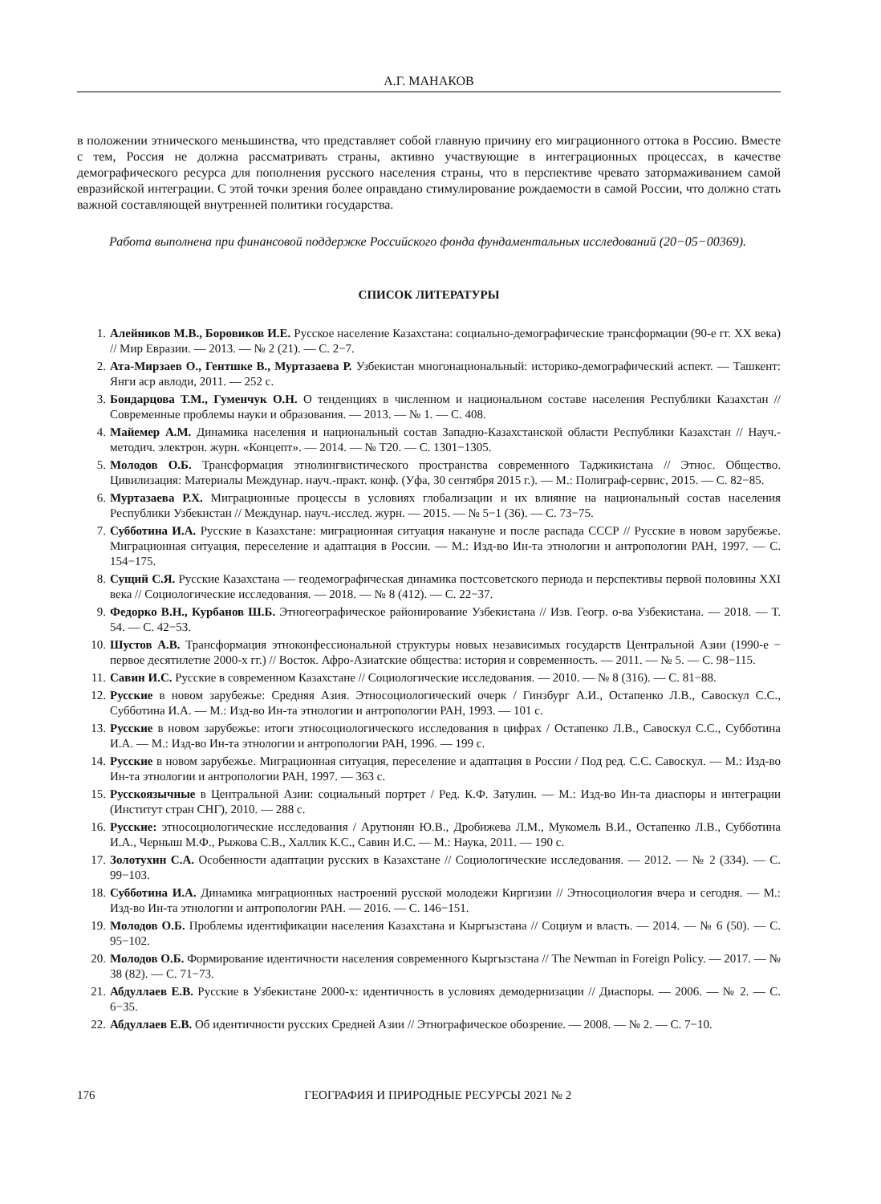А.Г. МАНАКОВ
в положении этнического меньшинства, что представляет собой главную причину его миграционного оттока в Россию. Вместе с тем, Россия не должна рассматривать страны, активно участвующие в интеграционных процессах, в качестве демографического ресурса для пополнения русского населения страны, что в перспективе чревато затормаживанием самой евразийской интеграции. С этой точки зрения более оправдано стимулирование рождаемости в самой России, что должно стать важной составляющей внутренней политики государства.
Работа выполнена при финансовой поддержке Российского фонда фундаментальных исследований (20−05−00369).
СПИСОК ЛИТЕРАТУРЫ
1. Алейников М.В., Боровиков И.Е. Русское население Казахстана: социально-демографические трансформации (90-е гг. XX века) // Мир Евразии. — 2013. — № 2 (21). — С. 2−7.
2. Ата-Мирзаев О., Гентшке В., Муртазаева Р. Узбекистан многонациональный: историко-демографический аспект. — Ташкент: Янги аср авлоди, 2011. — 252 с.
3. Бондарцова Т.М., Гуменчук О.Н. О тенденциях в численном и национальном составе населения Республики Казахстан // Современные проблемы науки и образования. — 2013. — № 1. — С. 408.
4. Майемер А.М. Динамика населения и национальный состав Западно-Казахстанской области Республики Казахстан // Науч.-методич. электрон. журн. «Концепт». — 2014. — № Т20. — С. 1301−1305.
5. Молодов О.Б. Трансформация этнолингвистического пространства современного Таджикистана // Этнос. Общество. Цивилизация: Материалы Междунар. науч.-практ. конф. (Уфа, 30 сентября 2015 г.). — М.: Полиграф-сервис, 2015. — С. 82−85.
6. Муртазаева Р.Х. Миграционные процессы в условиях глобализации и их влияние на национальный состав населения Республики Узбекистан // Междунар. науч.-исслед. журн. — 2015. — № 5−1 (36). — С. 73−75.
7. Субботина И.А. Русские в Казахстане: миграционная ситуация накануне и после распада СССР // Русские в новом зарубежье. Миграционная ситуация, переселение и адаптация в России. — М.: Изд-во Ин-та этнологии и антропологии РАН, 1997. — С. 154−175.
8. Сущий С.Я. Русские Казахстана — геодемографическая динамика постсоветского периода и перспективы первой половины XXI века // Социологические исследования. — 2018. — № 8 (412). — С. 22−37.
9. Федорко В.Н., Курбанов Ш.Б. Этногеографическое районирование Узбекистана // Изв. Геогр. о-ва Узбекистана. — 2018. — Т. 54. — С. 42−53.
10. Шустов А.В. Трансформация этноконфессиональной структуры новых независимых государств Центральной Азии (1990-е − первое десятилетие 2000-х гг.) // Восток. Афро-Азиатские общества: история и современность. — 2011. — № 5. — С. 98−115.
11. Савин И.С. Русские в современном Казахстане // Социологические исследования. — 2010. — № 8 (316). — С. 81−88.
12. Русские в новом зарубежье: Средняя Азия. Этносоциологический очерк / Гинзбург А.И., Остапенко Л.В., Савоскул С.С., Субботина И.А. — М.: Изд-во Ин-та этнологии и антропологии РАН, 1993. — 101 с.
13. Русские в новом зарубежье: итоги этносоциологического исследования в цифрах / Остапенко Л.В., Савоскул С.С., Субботина И.А. — М.: Изд-во Ин-та этнологии и антропологии РАН, 1996. — 199 с.
14. Русские в новом зарубежье. Миграционная ситуация, переселение и адаптация в России / Под ред. С.С. Савоскул. — М.: Изд-во Ин-та этнологии и антропологии РАН, 1997. — 363 с.
15. Русскоязычные в Центральной Азии: социальный портрет / Ред. К.Ф. Затулин. — М.: Изд-во Ин-та диаспоры и интеграции (Институт стран СНГ), 2010. — 288 с.
16. Русские: этносоциологические исследования / Арутюнян Ю.В., Дробижева Л.М., Мукомель В.И., Остапенко Л.В., Субботина И.А., Черныш М.Ф., Рыжова С.В., Халлик К.С., Савин И.С. — М.: Наука, 2011. — 190 с.
17. Золотухин С.А. Особенности адаптации русских в Казахстане // Социологические исследования. — 2012. — № 2 (334). — С. 99−103.
18. Субботина И.А. Динамика миграционных настроений русской молодежи Киргизии // Этносоциология вчера и сегодня. — М.: Изд-во Ин-та этнологии и антропологии РАН. — 2016. — С. 146−151.
19. Молодов О.Б. Проблемы идентификации населения Казахстана и Кыргызстана // Социум и власть. — 2014. — № 6 (50). — С. 95−102.
20. Молодов О.Б. Формирование идентичности населения современного Кыргызстана // The Newman in Foreign Policy. — 2017. — № 38 (82). — С. 71−73.
21. Абдуллаев Е.В. Русские в Узбекистане 2000-х: идентичность в условиях демодернизации // Диаспоры. — 2006. — № 2. — С. 6−35.
22. Абдуллаев Е.В. Об идентичности русских Средней Азии // Этнографическое обозрение. — 2008. — № 2. — С. 7−10.
176 ГЕОГРАФИЯ И ПРИРОДНЫЕ РЕСУРСЫ 2021 № 2